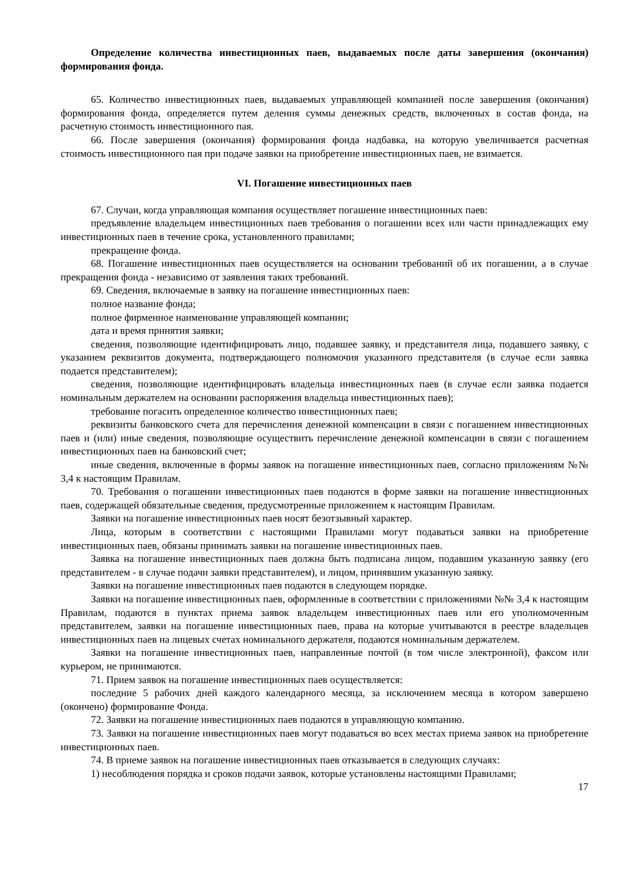Определение количества инвестиционных паев, выдаваемых после даты завершения (окончания) формирования фонда.
65. Количество инвестиционных паев, выдаваемых управляющей компанией после завершения (окончания) формирования фонда, определяется путем деления суммы денежных средств, включенных в состав фонда, на расчетную стоимость инвестиционного пая.
66. После завершения (окончания) формирования фонда надбавка, на которую увеличивается расчетная стоимость инвестиционного пая при подаче заявки на приобретение инвестиционных паев, не взимается.
VI. Погашение инвестиционных паев
67. Случаи, когда управляющая компания осуществляет погашение инвестиционных паев:
предъявление владельцем инвестиционных паев требования о погашении всех или части принадлежащих ему инвестиционных паев в течение срока, установленного правилами;
прекращение фонда.
68. Погашение инвестиционных паев осуществляется на основании требований об их погашении, а в случае прекращения фонда - независимо от заявления таких требований.
69. Сведения, включаемые в заявку на погашение инвестиционных паев:
полное название фонда;
полное фирменное наименование управляющей компании;
дата и время принятия заявки;
сведения, позволяющие идентифицировать лицо, подавшее заявку, и представителя лица, подавшего заявку, с указанием реквизитов документа, подтверждающего полномочия указанного представителя (в случае если заявка подается представителем);
сведения, позволяющие идентифицировать владельца инвестиционных паев (в случае если заявка подается номинальным держателем на основании распоряжения владельца инвестиционных паев);
требование погасить определенное количество инвестиционных паев;
реквизиты банковского счета для перечисления денежной компенсации в связи с погашением инвестиционных паев и (или) иные сведения, позволяющие осуществить перечисление денежной компенсации в связи с погашением инвестиционных паев на банковский счет;
иные сведения, включенные в формы заявок на погашение инвестиционных паев, согласно приложениям №№ 3,4 к настоящим Правилам.
70. Требования о погашении инвестиционных паев подаются в форме заявки на погашение инвестиционных паев, содержащей обязательные сведения, предусмотренные приложением к настоящим Правилам.
Заявки на погашение инвестиционных паев носят безотзывный характер.
Лица, которым в соответствии с настоящими Правилами могут подаваться заявки на приобретение инвестиционных паев, обязаны принимать заявки на погашение инвестиционных паев.
Заявка на погашение инвестиционных паев должна быть подписана лицом, подавшим указанную заявку (его представителем - в случае подачи заявки представителем), и лицом, принявшим указанную заявку.
Заявки на погашение инвестиционных паев подаются в следующем порядке.
Заявки на погашение инвестиционных паев, оформленные в соответствии с приложениями №№ 3,4 к настоящим Правилам, подаются в пунктах приема заявок владельцем инвестиционных паев или его уполномоченным представителем, заявки на погашение инвестиционных паев, права на которые учитываются в реестре владельцев инвестиционных паев на лицевых счетах номинального держателя, подаются номинальным держателем.
Заявки на погашение инвестиционных паев, направленные почтой (в том числе электронной), факсом или курьером, не принимаются.
71. Прием заявок на погашение инвестиционных паев осуществляется:
последние 5 рабочих дней каждого календарного месяца, за исключением месяца в котором завершено (окончено) формирование Фонда.
72. Заявки на погашение инвестиционных паев подаются в управляющую компанию.
73. Заявки на погашение инвестиционных паев могут подаваться во всех местах приема заявок на приобретение инвестиционных паев.
74. В приеме заявок на погашение инвестиционных паев отказывается в следующих случаях:
1) несоблюдения порядка и сроков подачи заявок, которые установлены настоящими Правилами;
17